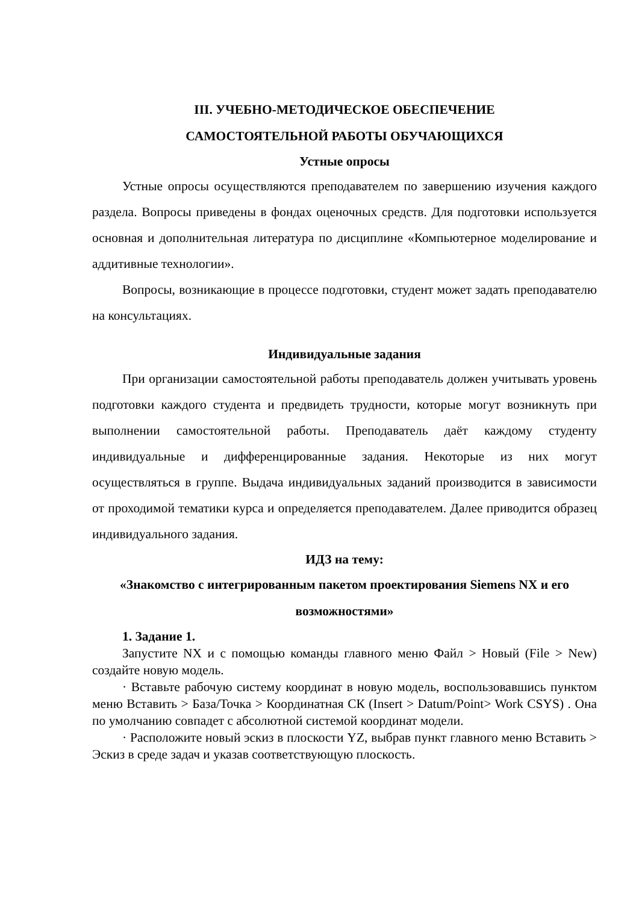III. УЧЕБНО-МЕТОДИЧЕСКОЕ ОБЕСПЕЧЕНИЕ
САМОСТОЯТЕЛЬНОЙ РАБОТЫ ОБУЧАЮЩИХСЯ
Устные опросы
Устные опросы осуществляются преподавателем по завершению изучения каждого раздела. Вопросы приведены в фондах оценочных средств. Для подготовки используется основная и дополнительная литература по дисциплине «Компьютерное моделирование и аддитивные технологии».
Вопросы, возникающие в процессе подготовки, студент может задать преподавателю на консультациях.
Индивидуальные задания
При организации самостоятельной работы преподаватель должен учитывать уровень подготовки каждого студента и предвидеть трудности, которые могут возникнуть при выполнении самостоятельной работы. Преподаватель даёт каждому студенту индивидуальные и дифференцированные задания. Некоторые из них могут осуществляться в группе. Выдача индивидуальных заданий производится в зависимости от проходимой тематики курса и определяется преподавателем. Далее приводится образец индивидуального задания.
ИДЗ на тему:
«Знакомство с интегрированным пакетом проектирования Siemens NX и его возможностями»
1. Задание 1.
Запустите NX и с помощью команды главного меню Файл > Новый (File > New) создайте новую модель.
· Вставьте рабочую систему координат в новую модель, воспользовавшись пунктом меню Вставить > База/Точка > Координатная СК (Insert > Datum/Point> Work CSYS) . Она по умолчанию совпадет с абсолютной системой координат модели.
· Расположите новый эскиз в плоскости YZ, выбрав пункт главного меню Вставить > Эскиз в среде задач и указав соответствующую плоскость.